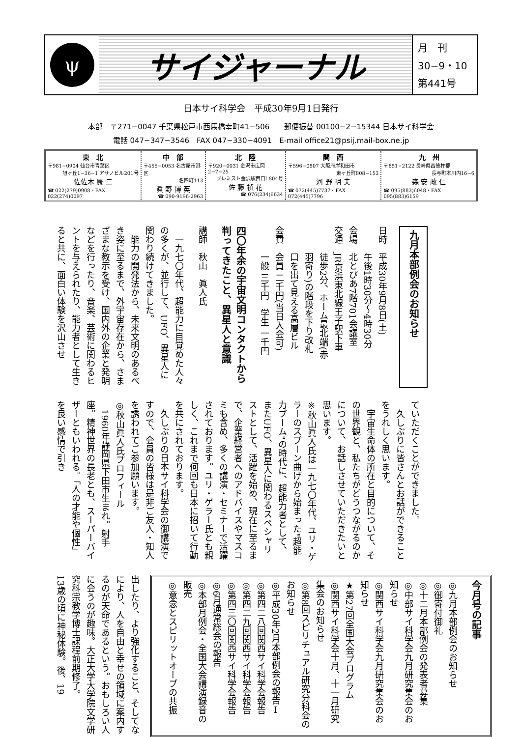ψ
サイジャーナル
月　刊
30−9・10
第441号
日本サイ科学会　平成30年9月1日発行
本部　〒271−0047 千葉県松戸市西馬橋幸町41−506　　郵便振替 00100−2−15344 日本サイ科学会
電話 047−347−3546　FAX 047−330−4091　E-mail office21@psij.mail-box.ne.jp
| 東 北 〒981−0904 仙台市青葉区 旭ヶ丘1−36−1 アサノビル201号 佐佐木 康 二 ☎ 022(279)0908・FAX 022(274)0097 | 中 部 〒455−0053 名古屋市港区 名四町113 眞 野 博 英 ☎ 090-9196-2963 | 北 陸 〒920−0031 金沢市広岡2−7−25 プレミスト金沢駅西口Ⅰ 804号 佐 藤 禎 花 ☎ 076(234)6634 | 関 西 〒596−0807 大阪府岸和田市 東ヶ丘町808−153 河 野 明 夫 ☎ 072(445)7737・FAX 072(445)7796 | 九 州 〒851−2122 長崎県西彼杵郡 長与町本川内16−6 森 安 政 仁 ☎ 095(883)6048・FAX 095(883)6159 |
九月本部例会のお知らせ
日時　平成30年9月8日(土)
　　　午後1時30分〜4時30分
会場　北とぴあ7階701会議室
交通　JR京浜東北線王子駅下車
　　　徒歩2分、ホーム最北端(赤
　　　羽寄り)の階段を下り改札
　　　口を出て見える高層ビル
会費　会員 二千円(当日入会可)
　　　一般 三千円　学生 一千円
四〇年余の宇宙文明コンタクトから判ってきたこと、異星人と意識
講師　秋山　眞人氏
　一九七〇年代、超能力に目覚めた人々の多くが、並行して、UFO、異星人に関わり続けてきました。
　能力の開発法から、未来文明のあるべき姿に至るまで、外宇宙存在から、さまざまな教示を受け、国内外の企業と発明などを行ったり、音楽、芸術に関わるヒントを与えられたり、能力者として生きると共に、面白い体験を沢山させ
ていただくことができました。
　久しぶりに皆さんとお話ができることをうれしく思います。
　宇宙生命体の所在と目的について、その世界観と、私たちがどうつながるのかについて、お話しさせていただきたいと思います。
※秋山眞人氏は一九七〇年代、ユリ・ゲラーのスプーン曲げから始まった"超能力ブーム"の時代に、超能力者として、またUFO、異星人に関わるスペシャリストとして、活躍を始め、現在に至るまで、企業経営者へのアドバイスやマスコミも含め、多くの講演・セミナーで活躍されております。ユリ・ゲラー氏とも親しく、これまで何回も日本に招いて行動を共にされております。
　久しぶりの日本サイ科学会の御講演ですので、会員の皆様は是非ご友人・知人を誘われてご参加願います。
◎秋山眞人氏プロフィール
　1960年静岡県下田市生まれ。射手座。精神世界の長老とも、スーパーバイザーともいわれる。「人の才能や個性」を良い感情で引き
今月号の記事
◎九月本部例会のお知らせ
◎御寄付御礼
◎十二月本部例会の発表者募集
◎中部サイ科学会九月研究集会のお知らせ
◎関西サイ科学会九月研究集会のお知らせ
★第27回全国大会プログラム
◎関西サイ科学会十月、十一月研究集会のお知らせ
◎第8回スピリチュアル研究分科会のお知らせ
◎平成30年2月本部例会の報告Ⅰ
◎第四二八回関西サイ科学会報告
◎第四二九回関西サイ科学会報告
◎第四三〇回関西サイ科学会報告
◎6月通常総会の報告
◎本部月例会・全国大会講演録音の販売
◎意念とスピリットオーブの共振
出したり、より強化すること、そしてなにより、人を自由と幸せの領域に案内するのが天命であるという。おもしろい人に会うのが趣味。大正大学大学院文学研究科宗教学博士課程前期修了。
13歳の頃に神秘体験。後、19